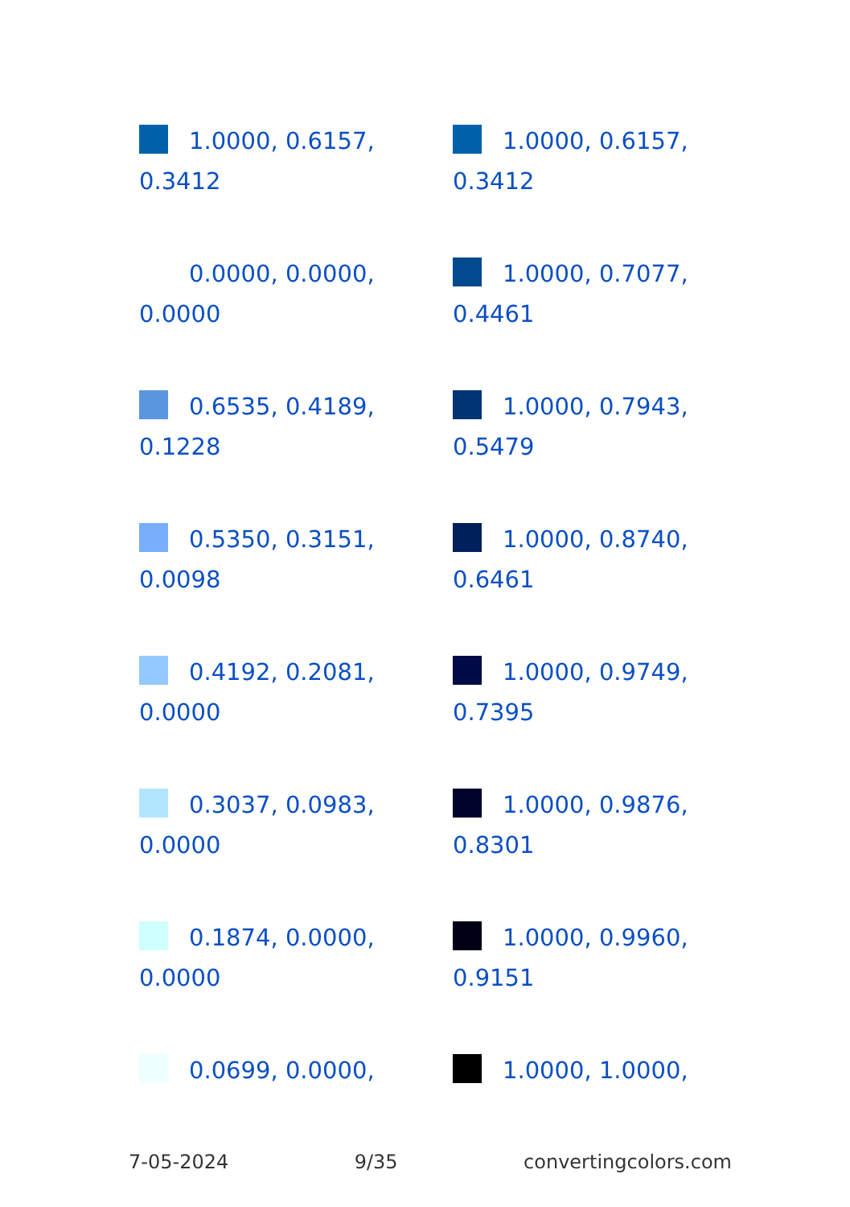1.0000, 0.6157, 0.3412
1.0000, 0.6157, 0.3412
0.0000, 0.0000, 0.0000
1.0000, 0.7077, 0.4461
0.6535, 0.4189, 0.1228
1.0000, 0.7943, 0.5479
0.5350, 0.3151, 0.0098
1.0000, 0.8740, 0.6461
0.4192, 0.2081, 0.0000
1.0000, 0.9749, 0.7395
0.3037, 0.0983, 0.0000
1.0000, 0.9876, 0.8301
0.1874, 0.0000, 0.0000
1.0000, 0.9960, 0.9151
0.0699, 0.0000,
1.0000, 1.0000,
7-05-2024 9/35 convertingcolors.com